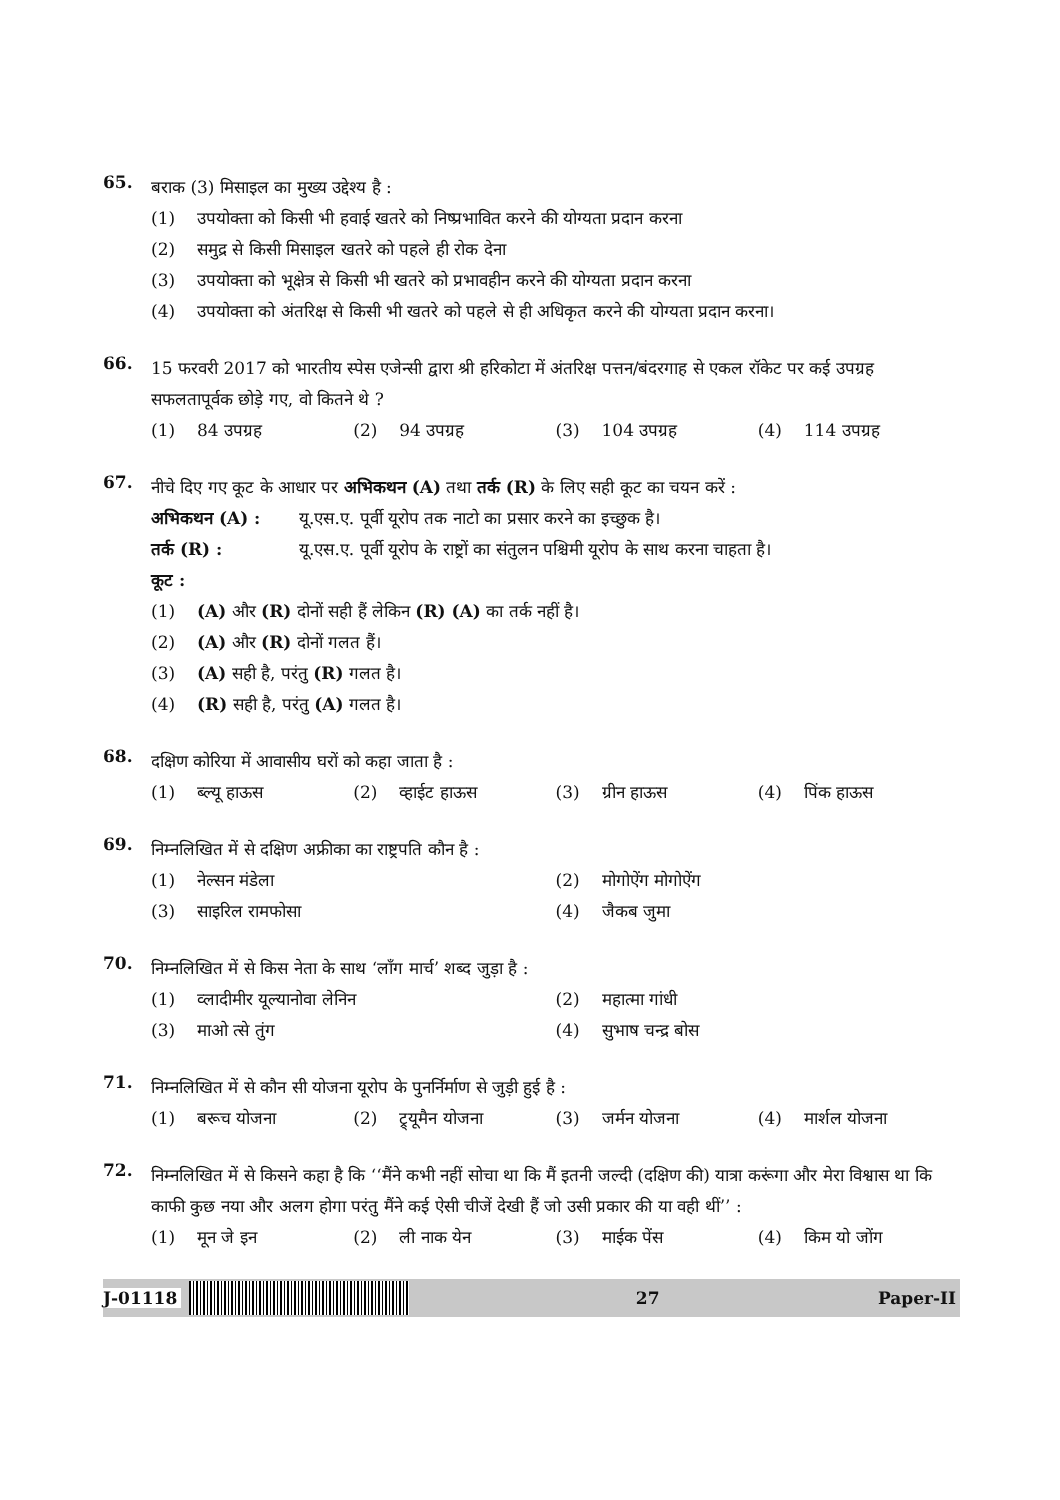65.
बराक (3) मिसाइल का मुख्य उद्देश्य है :
(1) उपयोक्ता को किसी भी हवाई खतरे को निष्प्रभावित करने की योग्यता प्रदान करना
(2) समुद्र से किसी मिसाइल खतरे को पहले ही रोक देना
(3) उपयोक्ता को भूक्षेत्र से किसी भी खतरे को प्रभावहीन करने की योग्यता प्रदान करना
(4) उपयोक्ता को अंतरिक्ष से किसी भी खतरे को पहले से ही अधिकृत करने की योग्यता प्रदान करना।
66.
15 फरवरी 2017 को भारतीय स्पेस एजेन्सी द्वारा श्री हरिकोटा में अंतरिक्ष पत्तन/बंदरगाह से एकल रॉकेट पर कई उपग्रह सफलतापूर्वक छोड़े गए, वो कितने थे ?
(1) 84 उपग्रह (2) 94 उपग्रह (3) 104 उपग्रह (4) 114 उपग्रह
67.
नीचे दिए गए कूट के आधार पर अभिकथन (A) तथा तर्क (R) के लिए सही कूट का चयन करें :
अभिकथन (A) : यू.एस.ए. पूर्वी यूरोप तक नाटो का प्रसार करने का इच्छुक है।
तर्क (R) : यू.एस.ए. पूर्वी यूरोप के राष्ट्रों का संतुलन पश्चिमी यूरोप के साथ करना चाहता है।
कूट :
(1) (A) और (R) दोनों सही हैं लेकिन (R) (A) का तर्क नहीं है।
(2) (A) और (R) दोनों गलत हैं।
(3) (A) सही है, परंतु (R) गलत है।
(4) (R) सही है, परंतु (A) गलत है।
68.
दक्षिण कोरिया में आवासीय घरों को कहा जाता है :
(1) ब्ल्यू हाऊस (2) व्हाईट हाऊस (3) ग्रीन हाऊस (4) पिंक हाऊस
69.
निम्नलिखित में से दक्षिण अफ्रीका का राष्ट्रपति कौन है :
(1) नेल्सन मंडेला (2) मोगोऐंग मोगोऐंग
(3) साइरिल रामफोसा (4) जैकब जुमा
70.
निम्नलिखित में से किस नेता के साथ ‘लाँग मार्च’ शब्द जुड़ा है :
(1) व्लादीमीर यूल्यानोवा लेनिन (2) महात्मा गांधी
(3) माओ त्से तुंग (4) सुभाष चन्द्र बोस
71.
निम्नलिखित में से कौन सी योजना यूरोप के पुनर्निर्माण से जुड़ी हुई है :
(1) बरूच योजना (2) ट्र्यूमैन योजना (3) जर्मन योजना (4) मार्शल योजना
72.
निम्नलिखित में से किसने कहा है कि ‘‘मैंने कभी नहीं सोचा था कि मैं इतनी जल्दी (दक्षिण की) यात्रा करूंगा और मेरा विश्वास था कि काफी कुछ नया और अलग होगा परंतु मैंने कई ऐसी चीजें देखी हैं जो उसी प्रकार की या वही थीं’’ :
(1) मून जे इन (2) ली नाक येन (3) माईक पेंस (4) किम यो जोंग
J-01118 27 Paper-II